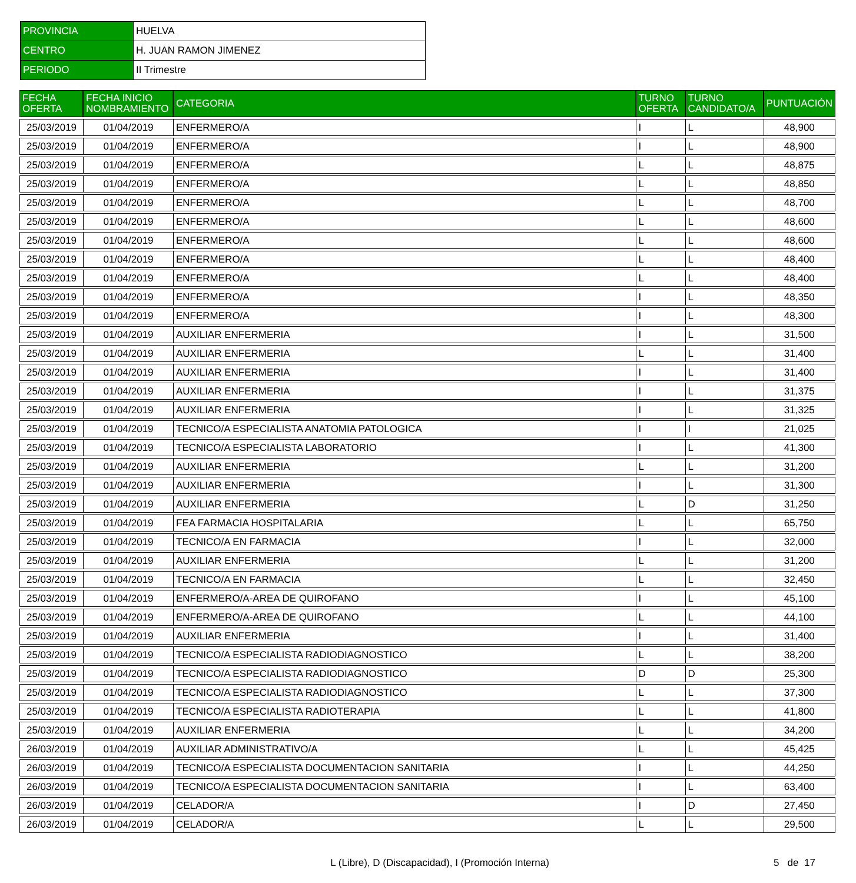| PROVINCIA | HUELVA |
| CENTRO | H. JUAN RAMON JIMENEZ |
| PERIODO | II Trimestre |
| FECHA OFERTA | FECHA INICIO NOMBRAMIENTO | CATEGORIA | TURNO OFERTA | TURNO CANDIDATO/A | PUNTUACIÓN |
| --- | --- | --- | --- | --- | --- |
| 25/03/2019 | 01/04/2019 | ENFERMERO/A | I | L | 48,900 |
| 25/03/2019 | 01/04/2019 | ENFERMERO/A | I | L | 48,900 |
| 25/03/2019 | 01/04/2019 | ENFERMERO/A | L | L | 48,875 |
| 25/03/2019 | 01/04/2019 | ENFERMERO/A | L | L | 48,850 |
| 25/03/2019 | 01/04/2019 | ENFERMERO/A | L | L | 48,700 |
| 25/03/2019 | 01/04/2019 | ENFERMERO/A | L | L | 48,600 |
| 25/03/2019 | 01/04/2019 | ENFERMERO/A | L | L | 48,600 |
| 25/03/2019 | 01/04/2019 | ENFERMERO/A | L | L | 48,400 |
| 25/03/2019 | 01/04/2019 | ENFERMERO/A | L | L | 48,400 |
| 25/03/2019 | 01/04/2019 | ENFERMERO/A | I | L | 48,350 |
| 25/03/2019 | 01/04/2019 | ENFERMERO/A | I | L | 48,300 |
| 25/03/2019 | 01/04/2019 | AUXILIAR ENFERMERIA | I | L | 31,500 |
| 25/03/2019 | 01/04/2019 | AUXILIAR ENFERMERIA | L | L | 31,400 |
| 25/03/2019 | 01/04/2019 | AUXILIAR ENFERMERIA | I | L | 31,400 |
| 25/03/2019 | 01/04/2019 | AUXILIAR ENFERMERIA | I | L | 31,375 |
| 25/03/2019 | 01/04/2019 | AUXILIAR ENFERMERIA | I | L | 31,325 |
| 25/03/2019 | 01/04/2019 | TECNICO/A ESPECIALISTA ANATOMIA PATOLOGICA | I | I | 21,025 |
| 25/03/2019 | 01/04/2019 | TECNICO/A ESPECIALISTA LABORATORIO | I | L | 41,300 |
| 25/03/2019 | 01/04/2019 | AUXILIAR ENFERMERIA | L | L | 31,200 |
| 25/03/2019 | 01/04/2019 | AUXILIAR ENFERMERIA | I | L | 31,300 |
| 25/03/2019 | 01/04/2019 | AUXILIAR ENFERMERIA | L | D | 31,250 |
| 25/03/2019 | 01/04/2019 | FEA FARMACIA HOSPITALARIA | L | L | 65,750 |
| 25/03/2019 | 01/04/2019 | TECNICO/A EN FARMACIA | I | L | 32,000 |
| 25/03/2019 | 01/04/2019 | AUXILIAR ENFERMERIA | L | L | 31,200 |
| 25/03/2019 | 01/04/2019 | TECNICO/A EN FARMACIA | L | L | 32,450 |
| 25/03/2019 | 01/04/2019 | ENFERMERO/A-AREA DE QUIROFANO | I | L | 45,100 |
| 25/03/2019 | 01/04/2019 | ENFERMERO/A-AREA DE QUIROFANO | L | L | 44,100 |
| 25/03/2019 | 01/04/2019 | AUXILIAR ENFERMERIA | I | L | 31,400 |
| 25/03/2019 | 01/04/2019 | TECNICO/A ESPECIALISTA RADIODIAGNOSTICO | L | L | 38,200 |
| 25/03/2019 | 01/04/2019 | TECNICO/A ESPECIALISTA RADIODIAGNOSTICO | D | D | 25,300 |
| 25/03/2019 | 01/04/2019 | TECNICO/A ESPECIALISTA RADIODIAGNOSTICO | L | L | 37,300 |
| 25/03/2019 | 01/04/2019 | TECNICO/A ESPECIALISTA RADIOTERAPIA | L | L | 41,800 |
| 25/03/2019 | 01/04/2019 | AUXILIAR ENFERMERIA | L | L | 34,200 |
| 26/03/2019 | 01/04/2019 | AUXILIAR ADMINISTRATIVO/A | L | L | 45,425 |
| 26/03/2019 | 01/04/2019 | TECNICO/A ESPECIALISTA DOCUMENTACION SANITARIA | I | L | 44,250 |
| 26/03/2019 | 01/04/2019 | TECNICO/A ESPECIALISTA DOCUMENTACION SANITARIA | I | L | 63,400 |
| 26/03/2019 | 01/04/2019 | CELADOR/A | I | D | 27,450 |
| 26/03/2019 | 01/04/2019 | CELADOR/A | L | L | 29,500 |
L (Libre), D (Discapacidad), I (Promoción Interna)
5 de 17